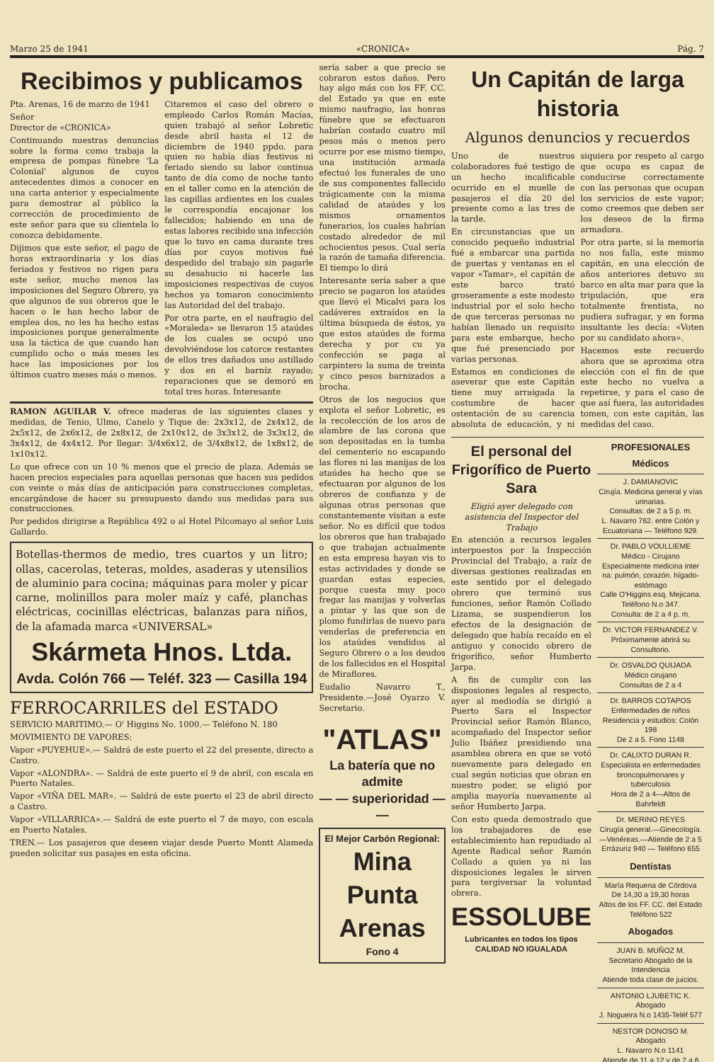Marzo 25 de 1941 «CRONICA» Pág. 7
Recibimos y publicamos
Pta. Arenas, 16 de marzo de 1941
Señor
Director de «CRONICA»
Continuando nuestras denuncias sobre la forma como trabaja la empresa de pompas fúnebre 'La Colonial' algunos de cuyos antecedentes dimos a conocer en una carta anterior y especialmente para demostrar al público la corrección de procedimiento de este señor para que su clientela lo conozca debidamente.
Dijimos que este señor, el pago de horas extraordinaria y los días feriados y festivos no rigen para este señor, mucho menos las imposiciones del Seguro Obrero, ya que algunos de sus obreros que le hacen o le han hecho labor de emplea dos, no les ha hecho estas imposiciones porque generalmente usa la táctica de que cuando han cumplido ocho o más meses les hace las imposiciones por los últimos cuatro meses más o menos.
Citaremos el caso del obrero o empleado Carlos Román Macías, quien trabajó al señor Lobretic desde abril hasta el 12 de diciembre de 1940 ppdo. para quien no había días festivos ni feriado siendo su labor continua tanto de día como de noche tanto en el taller como en la atención de las capillas ardientes en los cuales le correspondía encajonar los fallecidos; habiendo en una de estas labores recibido una infección que lo tuvo en cama durante tres días por cuyos motivos fué despedido del trabajo sin pagarle su desahucio ni hacerle las imposiciones respectivas de cuyos hechos ya tomaron conocimiento las Autoridad del del trabajo.
Por otra parte, en el naufragio del «Moraleda» se llevaron 15 ataúdes de los cuales se ocupó uno devolviéndose los catorce restantes de ellos tres dañados uno astillado y dos en el barníz rayado; reparaciones que se demoró en total tres horas. Interesante
RAMON AGUILAR V. ofrece maderas de las siguientes clases y medidas, de Tenio, Ulmo, Canelo y Tique de: 2x3x12, de 2x4x12, de 2x5x12, de 2x6x12, de 2x8x12, de 2x10x12, de 3x3x12, de 3x3x12, de 3x4x12, de 4x4x12. Por llegar: 3/4x6x12, de 3/4x8x12, de 1x8x12, de 1x10x12.
Lo que ofrece con un 10 % menos que el precio de plaza. Además se hacen precios especiales para aquellas personas que hacen sus pedidos con veinte o más días de anticipación para construcciones completas, encargándose de hacer su presupuesto dando sus medidas para sus construcciones.
Por pedidos dirigirse a República 492 o al Hotel Pilcomayo al señor Luis Gallardo.
Botellas-thermos de medio, tres cuartos y un litro; ollas, cacerolas, teteras, moldes, asaderas y utensilios de aluminio para cocina; máquinas para moler y picar carne, molinillos para moler maíz y café, planchas eléctricas, cocinillas eléctricas, balanzas para niños, de la afamada marca «UNIVERSAL»
Skármeta Hnos. Ltda.
Avda. Colón 766 — Teléf. 323 — Casilla 194
FERROCARRILES del ESTADO
SERVICIO MARITIMO.— O' Higgins No. 1000.— Teléfono N. 180
MOVIMIENTO DE VAPORES:
Vapor «PUYEHUE».— Saldrá de este puerto el 22 del presente, directo a Castro.
Vapor «ALONDRA». — Saldrá de este puerto el 9 de abril, con escala en Puerto Natales.
Vapor «VIÑA DEL MAR». — Saldrá de este puerto el 23 de abril directo a Castro.
Vapor «VILLARRICA».— Saldrá de este puerto el 7 de mayo, con escala en Puerto Natales.
TREN.— Los pasajeros que deseen viajar desde Puerto Montt Alameda pueden solicitar sus pasajes en esta oficina.
sería saber a que precio se cobraron estos daños. Pero hay algo más con los FF. CC. del Estado ya que en este mismo naufragio, las honras fúnebre que se efectuaron habrían costado cuatro mil pesos más o menos pero ocurre por ese mismo tiempo, una institución armada efectuó los funerales de uno de sus componentes fallecido trágicamente con la misma calidad de ataúdes y los mismos ornamentos funerarios, los cuales habrían costado alrededor de mil ochocientos pesos. Cual sería la razón de tamaña diferencia. El tiempo lo dirá
Interesante sería saber a que precio se pagaron los ataúdes que llevó el Micalvi para los cadáveres extraídos en la última búsqueda de éstos, ya que estos ataúdes de forma derecha y por cu ya confección se paga al carpintero la suma de treinta y cinco pesos barnizados a brocha.
Otros de los negocios que explota el señor Lobretic, es la recolección de los aros de alambre de las corona que son depositadas en la tumba del cementerio no escapando las flores ni las manijas de los ataúdes ha hecho que se efectuaran por algunos de los obreros de confianza y de algunas otras personas que constantemente visitan a este señor. No es difícil que todos los obreros que han trabajado o que trabajan actualmente en esta empresa hayan vis to estas actividades y donde se guardan estas especies, porque cuesta muy poco fregar las manijas y volverlas a pintar y las que son de plomo fundirlas de nuevo para venderlas de preferencia en los ataúdes vendidos al Seguro Obrero o a los deudos de los fallecidos en el Hospital de Miraflores.
Eudalio Navarro T., Presidente.—José Oyarzo V. Secretario.
"ATLAS"
La batería que no admite
— — superioridad — —
El Mejor Carbón Regional:
Mina
Punta
Arenas
Fono 4
Un Capitán de larga historia
Algunos denuncios y recuerdos
Uno de nuestros colaboradores fué testigo de un hecho incalificable ocurrido en el muelle de pasajeros el día 20 del presente como a las tres de la tarde.
En circunstancias que un conocido pequeño industrial fué a embarcar una partida de puertas y ventanas en el vapor «Tamar», el capitán de este barco trató groseramente a este modesto industrial por el solo hecho de que terceras personas no habían llenado un requisito para este embarque, hecho que fué presenciado por varias personas.
Estamos en condiciones de aseverar que este Capitán tiene muy arraigada la costumbre de hacer ostentación de su carencia absoluta de educación, y ni siquiera por respeto al cargo que ocupa es capaz de conducirse correctamente con las personas que ocupan los servicios de este vapor; como creemos que deben ser los deseos de la firma armadora.
Por otra parte, si la memoria no nos falla, este mismo capitán, en una elección de años anteriores detuvo su barco en alta mar para que la tripulación, que era totalmente frentista, no pudiera sufragar, y en forma insultante les decía: «Voten por su candidato ahora».
Hacemos este recuerdo ahora que se aproxima otra elección con el fin de que este hecho no vuelva a repetirse, y para el caso de que así fuera, las autoridades tomen, con este capitán, las medidas del caso.
El personal del Frigorífico de Puerto Sara
Eligió ayer delegado con asistencia del Inspector del Trabajo
En atención a recursos legales interpuestos por la Inspección Provincial del Trabajo, a raíz de diversas gestiones realizadas en este sentido por el delegado obrero que terminó sus funciones, señor Ramón Collado Lizama, se suspendieron los efectos de la designación de delegado que había recaído en el antiguo y conocido obrero de frigorífico, señor Humberto Jarpa.
A fin de cumplir con las disposiones legales al respecto, ayer al mediodía se dirigió a Puerto Sara el Inspector Provincial señor Ramón Blanco, acompañado del Inspector señor Julio Ibáñez presidiendo una asamblea obrera en que se votó nuevamente para delegado en cual según noticias que obran en nuestro poder, se eligió por amplia mayoría nuevamente al señor Humberto Jarpa.
Con esto queda demostrado que los trabajadores de ese establecimiento han repudiado al Agente Radical señor Ramón Collado a quien ya ni las disposiciones legales le sirven para tergiversar la voluntad obrera.
ESSOLUBE
Lubricantes en todos los tipos
CALIDAD NO IGUALADA
PROFESIONALES
Médicos
J. DAMIANOVIC
Cirujía. Medicina general y vías urinarias.
Consultas: de 2 a 5 p. m.
L. Navarro 762. entre Colón y Ecuatoriana — Teléfono 929.
Dr. PABLO VOULLIEME
Médico - Cirujano
Especialmente medicina inter na: pulmón, corazón. hígado-estómago
Calle O'Higgins esq. Mejicana. Teléfono N.o 347.
Consulta: de 2 a 4 p. m.
Dr. VICTOR FERNANDEZ V.
Próximamente abrirá su Consultorio.
Dr. OSVALDO QUIJADA
Médico cirujano
Consultas de 2 a 4
Dr. BARROS COTAPOS
Enfermedades de niños
Residencia y estudios: Colón 198
De 2 a 5. Fono 1148
Dr. CALIXTO DURAN R.
Especialista en enfermedades broncopulmonares y tuberculosis
Hora de 2 a 4—Altos de Bahrfeldt
Dr. MERINO REYES
Cirugía general.—Ginecología.—Venéreas.—Atiende de 2 a 5
Errázuriz 940 — Teléfono 655
Dentistas
María Requena de Córdova
De 14,30 a 19,30 horas
Altos de los FF. CC. del Estado
Teléfono 522
Abogados
JUAN B. MUÑOZ M.
Secretario Abogado de la Intendencia
Atiende toda clase de juicios.
ANTONIO LJUBETIC K.
Abogado
J. Nogueira N.o 1435-Teléf 577
NESTOR DONOSO M.
Abogado
L. Navarro N.o 1141
Atiende de 11 a 12 y de 2 a 6